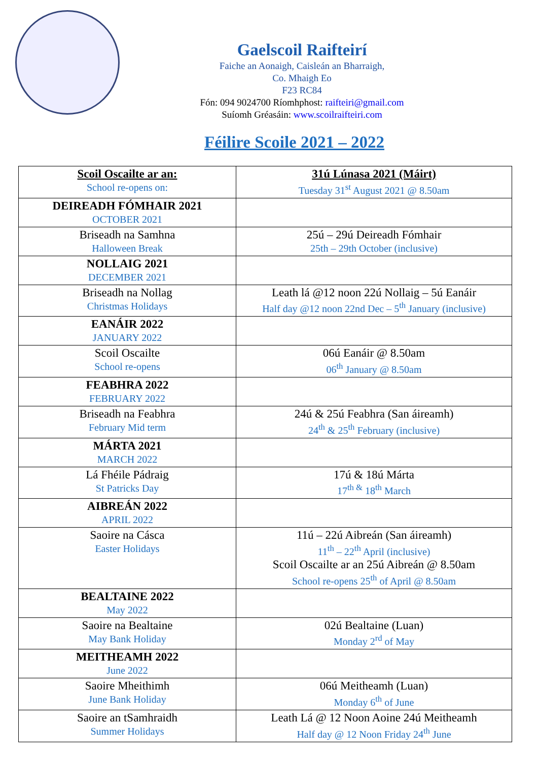Gaelscoil Raifteirí
Faiche an Aonaigh, Caisleán an Bharraigh,
Co. Mhaigh Eo
F23 RC84
Fón: 094 9024700 Ríomhphost: raifteiri@gmail.com
Suíomh Gréasáin: www.scoilraifteiri.com
Féilire Scoile 2021 – 2022
| Scoil Oscailte ar an: School re-opens on: | 31ú Lúnasa 2021 (Máirt) Tuesday 31<sup>st</sup> August 2021 @ 8.50am |
| DEIREADH FÓMHAIR 2021 OCTOBER 2021 | |
| Briseadh na Samhna Halloween Break | 25ú – 29ú Deireadh Fómhair 25th – 29th October (inclusive) |
| NOLLAIG 2021 DECEMBER 2021 | |
| Briseadh na Nollag Christmas Holidays | Leath lá @12 noon 22ú Nollaig – 5ú Eanáir Half day @12 noon 22nd Dec – 5<sup>th</sup> January (inclusive) |
| EANÁIR 2022 JANUARY 2022 | |
| Scoil Oscailte School re-opens | 06ú Eanáir @ 8.50am 06<sup>th</sup> January @ 8.50am |
| FEABHRA 2022 FEBRUARY 2022 | |
| Briseadh na Feabhra February Mid term | 24ú & 25ú Feabhra (San áireamh) 24<sup>th</sup> & 25<sup>th</sup> February (inclusive) |
| MÁRTA 2021 MARCH 2022 | |
| Lá Fhéile Pádraig St Patricks Day | 17ú & 18ú Márta 17<sup>th &</sup> 18<sup>th</sup> March |
| AIBREÁN 2022 APRIL 2022 | |
| Saoire na Cásca Easter Holidays | 11ú – 22ú Aibreán (San áireamh) 11<sup>th</sup> – 22<sup>th</sup> April (inclusive) Scoil Oscailte ar an 25ú Aibreán @ 8.50am School re-opens 25<sup>th</sup> of April @ 8.50am |
| BEALTAINE 2022 May 2022 | |
| Saoire na Bealtaine May Bank Holiday | 02ú Bealtaine (Luan) Monday 2<sup>rd</sup> of May |
| MEITHEAMH 2022 June 2022 | |
| Saoire Mheithimh June Bank Holiday | 06ú Meitheamh (Luan) Monday 6<sup>th</sup> of June |
| Saoire an tSamhraidh Summer Holidays | Leath Lá @ 12 Noon Aoine 24ú Meitheamh Half day @ 12 Noon Friday 24<sup>th</sup> June |